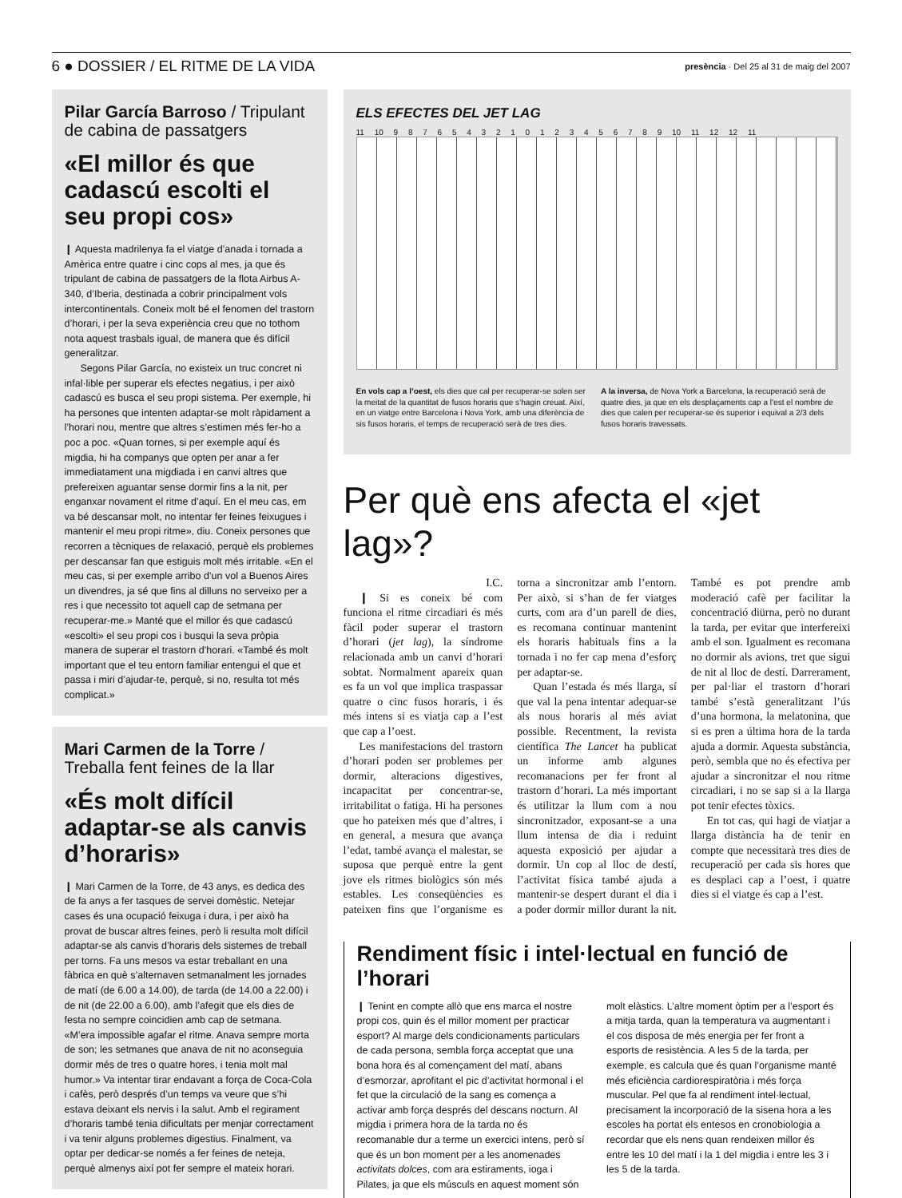6 ● DOSSIER / EL RITME DE LA VIDA
presència · Del 25 al 31 de maig del 2007
Pilar García Barroso / Tripulant de cabina de passatgers
«El millor és que cadascú escolti el seu propi cos»
❙ Aquesta madrilenya fa el viatge d’anada i tornada a Amèrica entre quatre i cinc cops al mes, ja que és tripulant de cabina de passatgers de la flota Airbus A-340, d’Iberia, destinada a cobrir principalment vols intercontinentals. Coneix molt bé el fenomen del trastorn d’horari, i per la seva experiència creu que no tothom nota aquest trasbals igual, de manera que és difícil generalitzar.
Segons Pilar García, no existeix un truc concret ni infal·lible per superar els efectes negatius, i per això cadascú es busca el seu propi sistema. Per exemple, hi ha persones que intenten adaptar-se molt ràpidament a l’horari nou, mentre que altres s’estimen més fer-ho a poc a poc. «Quan tornes, si per exemple aquí és migdia, hi ha companys que opten per anar a fer immediatament una migdiada i en canvi altres que prefereixen aguantar sense dormir fins a la nit, per enganxar novament el ritme d’aquí. En el meu cas, em va bé descansar molt, no intentar fer feines feixugues i mantenir el meu propi ritme», diu. Coneix persones que recorren a tècniques de relaxació, perquè els problemes per descansar fan que estiguis molt més irritable. «En el meu cas, si per exemple arribo d’un vol a Buenos Aires un divendres, ja sé que fins al dilluns no serveixo per a res i que necessito tot aquell cap de setmana per recuperar-me.» Manté que el millor és que cadascú «escolti» el seu propi cos i busqui la seva pròpia manera de superar el trastorn d’horari. «També és molt important que el teu entorn familiar entengui el que et passa i miri d’ajudar-te, perquè, si no, resulta tot més complicat.»
Mari Carmen de la Torre / Treballa fent feines de la llar
«És molt difícil adaptar-se als canvis d’horaris»
❙ Mari Carmen de la Torre, de 43 anys, es dedica des de fa anys a fer tasques de servei domèstic. Netejar cases és una ocupació feixuga i dura, i per això ha provat de buscar altres feines, però li resulta molt difícil adaptar-se als canvis d’horaris dels sistemes de treball per torns. Fa uns mesos va estar treballant en una fàbrica en què s’alternaven setmanalment les jornades de matí (de 6.00 a 14.00), de tarda (de 14.00 a 22.00) i de nit (de 22.00 a 6.00), amb l’afegit que els dies de festa no sempre coincidien amb cap de setmana. «M’era impossible agafar el ritme. Anava sempre morta de son; les setmanes que anava de nit no aconseguia dormir més de tres o quatre hores, i tenia molt mal humor.» Va intentar tirar endavant a força de Coca-Cola i cafès, però després d’un temps va veure que s’hi estava deixant els nervis i la salut. Amb el regirament d’horaris també tenia dificultats per menjar correctament i va tenir alguns problemes digestius. Finalment, va optar per dedicar-se només a fer feines de neteja, perquè almenys així pot fer sempre el mateix horari.
ELS EFECTES DEL JET LAG
11 10 9 8 7 6 5 4 3 2 1 0 1 2 3 4 5 6 7 8 9 10 11 12 12 11
En vols cap a l’oest, els dies que cal per recuperar-se solen ser la meitat de la quantitat de fusos horaris que s’hagin creuat. Així, en un viatge entre Barcelona i Nova York, amb una diferència de sis fusos horaris, el temps de recuperació serà de tres dies.
A la inversa, de Nova York a Barcelona, la recuperació serà de quatre dies, ja que en els desplaçaments cap a l’est el nombre de dies que calen per recuperar-se és superior i equival a 2/3 dels fusos horaris travessats.
Per què ens afecta el «jet lag»?
I.C.
❙ Si es coneix bé com funciona el ritme circadiari és més fàcil poder superar el trastorn d’horari (jet lag), la síndrome relacionada amb un canvi d’horari sobtat. Normalment apareix quan es fa un vol que implica traspassar quatre o cinc fusos horaris, i és més intens si es viatja cap a l’est que cap a l’oest.
Les manifestacions del trastorn d’horari poden ser problemes per dormir, alteracions digestives, incapacitat per concentrar-se, irritabilitat o fatiga. Hi ha persones que ho pateixen més que d’altres, i en general, a mesura que avança l’edat, també avança el malestar, se suposa que perquè entre la gent jove els ritmes biològics són més estables. Les conseqüències es pateixen fins que l’organisme es torna a sincronitzar amb l’entorn. Per això, si s’han de fer viatges curts, com ara d’un parell de dies, es recomana continuar mantenint els horaris habituals fins a la tornada i no fer cap mena d’esforç per adaptar-se.
Quan l’estada és més llarga, sí que val la pena intentar adequar-se als nous horaris al més aviat possible. Recentment, la revista científica The Lancet ha publicat un informe amb algunes recomanacions per fer front al trastorn d’horari. La més important és utilitzar la llum com a nou sincronitzador, exposant-se a una llum intensa de dia i reduint aquesta exposició per ajudar a dormir. Un cop al lloc de destí, l’activitat física també ajuda a mantenir-se despert durant el dia i a poder dormir millor durant la nit. També es pot prendre amb moderació cafè per facilitar la concentració diürna, però no durant la tarda, per evitar que interfereixi amb el son. Igualment es recomana no dormir als avions, tret que sigui de nit al lloc de destí. Darrerament, per pal·liar el trastorn d’horari també s’està generalitzant l’ús d’una hormona, la melatonina, que si es pren a última hora de la tarda ajuda a dormir. Aquesta substància, però, sembla que no és efectiva per ajudar a sincronitzar el nou ritme circadiari, i no se sap si a la llarga pot tenir efectes tòxics.
En tot cas, qui hagi de viatjar a llarga distància ha de tenir en compte que necessitarà tres dies de recuperació per cada sis hores que es desplaci cap a l’oest, i quatre dies si el viatge és cap a l’est.
Rendiment físic i intel·lectual en funció de l’horari
❙ Tenint en compte allò que ens marca el nostre propi cos, quin és el millor moment per practicar esport? Al marge dels condicionaments particulars de cada persona, sembla força acceptat que una bona hora és al començament del matí, abans d’esmorzar, aprofitant el pic d’activitat hormonal i el fet que la circulació de la sang es comença a activar amb força després del descans nocturn. Al migdia i primera hora de la tarda no és recomanable dur a terme un exercici intens, però sí que és un bon moment per a les anomenades activitats dolces, com ara estiraments, ioga i Pilates, ja que els músculs en aquest moment són molt elàstics. L’altre moment òptim per a l’esport és a mitja tarda, quan la temperatura va augmentant i el cos disposa de més energia per fer front a esports de resistència. A les 5 de la tarda, per exemple, es calcula que és quan l’organisme manté més eficiència cardiorespiratòria i més força muscular. Pel que fa al rendiment intel·lectual, precisament la incorporació de la sisena hora a les escoles ha portat els entesos en cronobiologia a recordar que els nens quan rendeixen millor és entre les 10 del matí i la 1 del migdia i entre les 3 i les 5 de la tarda.